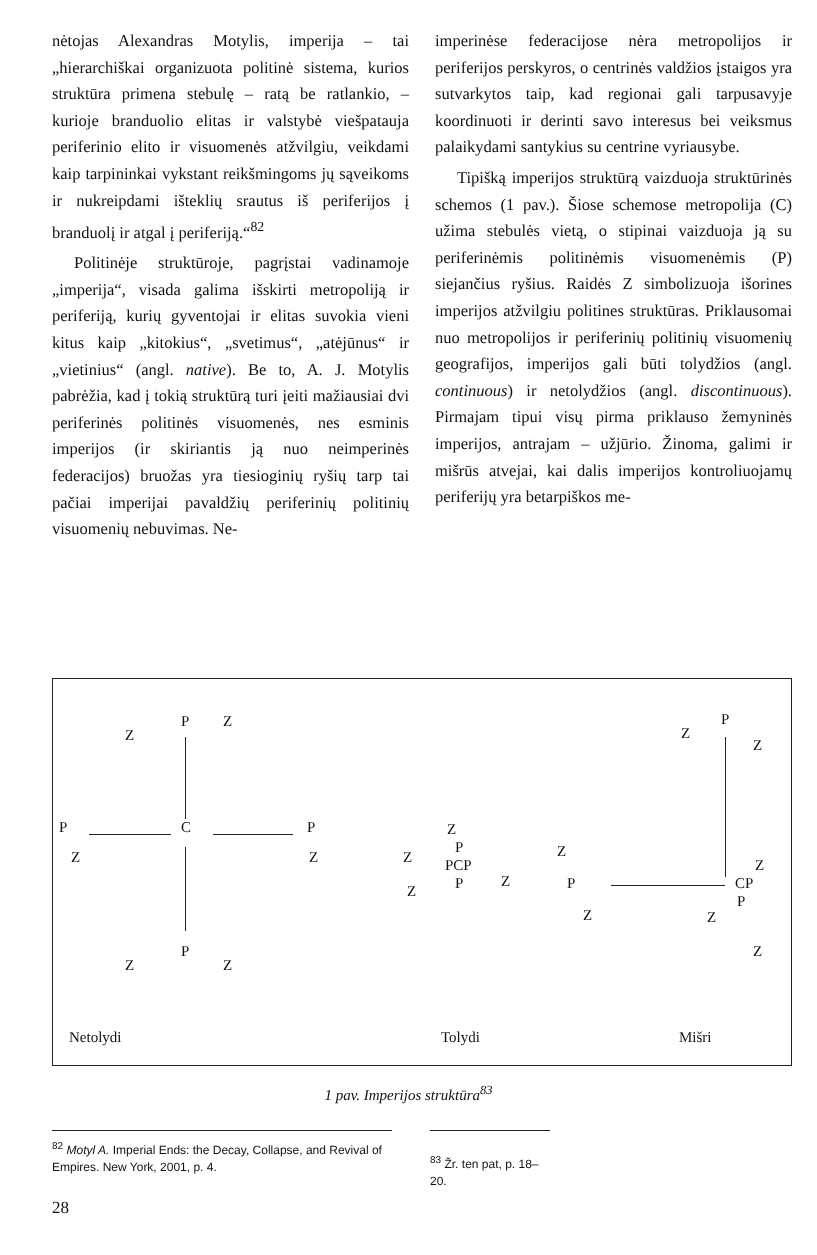nėtojas Alexandras Motylis, imperija – tai „hierarchiškai organizuota politinė sistema, kurios struktūra primena stebulę – ratą be ratlankio, – kurioje branduolio elitas ir valstybė viešpatauja periferinio elito ir visuomenės atžvilgiu, veikdami kaip tarpininkai vykstant reikšmingoms jų sąveikoms ir nukreipdami išteklių srautus iš periferijos į branduolį ir atgal į periferiją.“<sup>82</sup>
Politinėje struktūroje, pagrįstai vadinamoje „imperija“, visada galima išskirti metropoliją ir periferiją, kurių gyventojai ir elitas suvokia vieni kitus kaip „kitokius“, „svetimus“, „atėjūnus“ ir „vietinius“ (angl. native). Be to, A. J. Motylis pabrėžia, kad į tokią struktūrą turi įeiti mažiausiai dvi periferinės politinės visuomenės, nes esminis imperijos (ir skiriantis ją nuo neimperinės federacijos) bruožas yra tiesioginių ryšių tarp tai pačiai imperijai pavaldžių periferinių politinių visuomenių nebuvimas. Ne-
imperinėse federacijose nėra metropolijos ir periferijos perskyros, o centrinės valdžios įstaigos yra sutvarkytos taip, kad regionai gali tarpusavyje koordinuoti ir derinti savo interesus bei veiksmus palaikydami santykius su centrine vyriausybe.
Tipišką imperijos struktūrą vaizduoja struktūrinės schemos (1 pav.). Šiose schemose metropolija (C) užima stebulės vietą, o stipinai vaizduoja ją su periferinėmis politinėmis visuomenėmis (P) siejančius ryšius. Raidės Z simbolizuoja išorines imperijos atžvilgiu politines struktūras. Priklausomai nuo metropolijos ir periferinių politinių visuomenių geografijos, imperijos gali būti tolydžios (angl. continuous) ir netolydžios (angl. discontinuous). Pirmajam tipui visų pirma priklauso žemyninės imperijos, antrajam – užjūrio. Žinoma, galimi ir mišrūs atvejai, kai dalis imperijos kontroliuojamų periferijų yra betarpiškos me-
Z
P Z
P C P
Z Z
Z
P
Z
Z
Z
P
PCP
P Z
Z
Z
P
Z
Z
P
Z
Z
CP
P
Z
Z
Netolydi Tolydi Mišri
1 pav. Imperijos struktūra<sup>83</sup>
<sup>82</sup> Motyl A. Imperial Ends: the Decay, Collapse, and Revival of Empires. New York, 2001, p. 4.
<sup>83</sup> Žr. ten pat, p. 18–20.
28